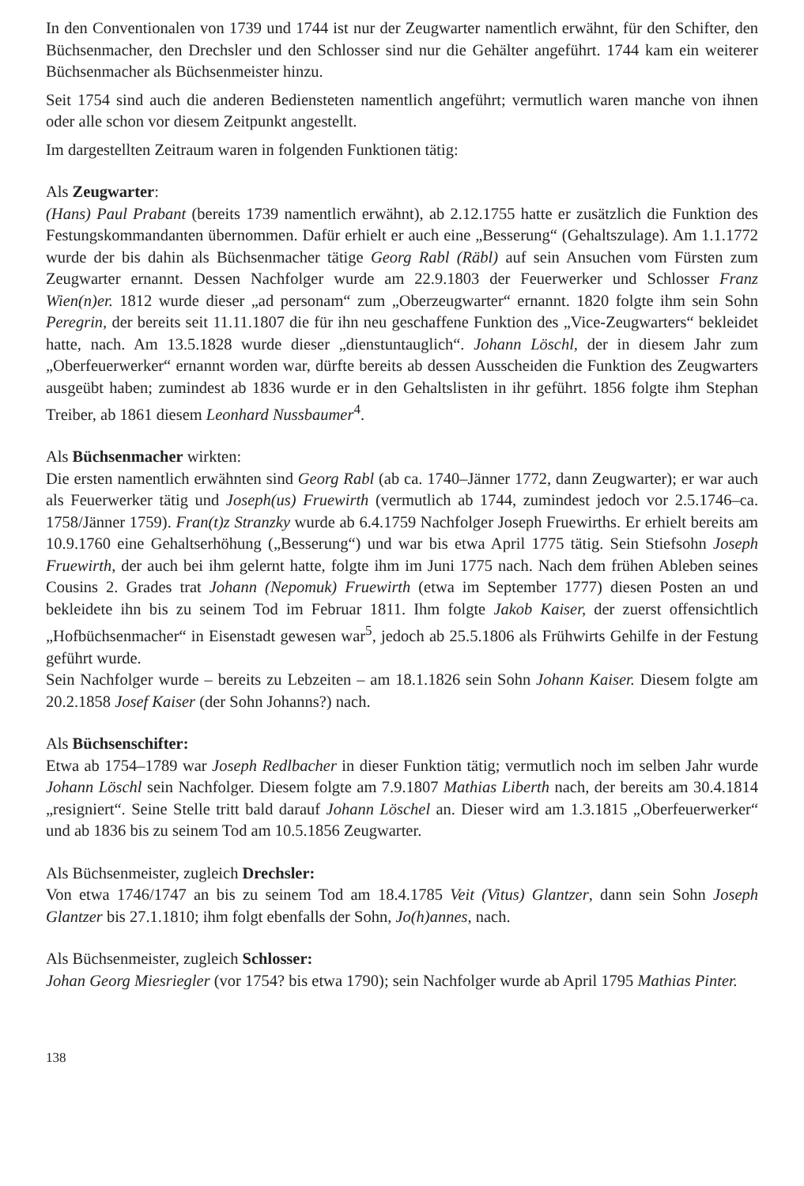In den Conventionalen von 1739 und 1744 ist nur der Zeugwarter namentlich erwähnt, für den Schifter, den Büchsenmacher, den Drechsler und den Schlosser sind nur die Gehälter angeführt. 1744 kam ein weiterer Büchsenmacher als Büchsenmeister hinzu.
Seit 1754 sind auch die anderen Bediensteten namentlich angeführt; vermutlich waren manche von ihnen oder alle schon vor diesem Zeitpunkt angestellt.
Im dargestellten Zeitraum waren in folgenden Funktionen tätig:
Als Zeugwarter:
(Hans) Paul Prabant (bereits 1739 namentlich erwähnt), ab 2.12.1755 hatte er zusätzlich die Funktion des Festungskommandanten übernommen. Dafür erhielt er auch eine „Besserung“ (Gehaltszulage). Am 1.1.1772 wurde der bis dahin als Büchsenmacher tätige Georg Rabl (Räbl) auf sein Ansuchen vom Fürsten zum Zeugwarter ernannt. Dessen Nachfolger wurde am 22.9.1803 der Feuerwerker und Schlosser Franz Wien(n)er. 1812 wurde dieser „ad personam“ zum „Oberzeugwarter“ ernannt. 1820 folgte ihm sein Sohn Peregrin, der bereits seit 11.11.1807 die für ihn neu geschaffene Funktion des „Vice-Zeugwarters“ bekleidet hatte, nach. Am 13.5.1828 wurde dieser „dienstuntauglich“. Johann Löschl, der in diesem Jahr zum „Oberfeuerwerker“ ernannt worden war, dürfte bereits ab dessen Ausscheiden die Funktion des Zeugwarters ausgeübt haben; zumindest ab 1836 wurde er in den Gehaltslisten in ihr geführt. 1856 folgte ihm Stephan Treiber, ab 1861 diesem Leonhard Nussbaumer<sup>4</sup>.
Als Büchsenmacher wirkten:
Die ersten namentlich erwähnten sind Georg Rabl (ab ca. 1740–Jänner 1772, dann Zeugwarter); er war auch als Feuerwerker tätig und Joseph(us) Fruewirth (vermutlich ab 1744, zumindest jedoch vor 2.5.1746–ca. 1758/Jänner 1759). Fran(t)z Stranzky wurde ab 6.4.1759 Nachfolger Joseph Fruewirths. Er erhielt bereits am 10.9.1760 eine Gehaltserhöhung („Besserung“) und war bis etwa April 1775 tätig. Sein Stiefsohn Joseph Fruewirth, der auch bei ihm gelernt hatte, folgte ihm im Juni 1775 nach. Nach dem frühen Ableben seines Cousins 2. Grades trat Johann (Nepomuk) Fruewirth (etwa im September 1777) diesen Posten an und bekleidete ihn bis zu seinem Tod im Februar 1811. Ihm folgte Jakob Kaiser, der zuerst offensichtlich „Hofbüchsenmacher“ in Eisenstadt gewesen war<sup>5</sup>, jedoch ab 25.5.1806 als Frühwirts Gehilfe in der Festung geführt wurde.
Sein Nachfolger wurde – bereits zu Lebzeiten – am 18.1.1826 sein Sohn Johann Kaiser. Diesem folgte am 20.2.1858 Josef Kaiser (der Sohn Johanns?) nach.
Als Büchsenschifter:
Etwa ab 1754–1789 war Joseph Redlbacher in dieser Funktion tätig; vermutlich noch im selben Jahr wurde Johann Löschl sein Nachfolger. Diesem folgte am 7.9.1807 Mathias Liberth nach, der bereits am 30.4.1814 „resigniert“. Seine Stelle tritt bald darauf Johann Löschel an. Dieser wird am 1.3.1815 „Oberfeuerwerker“ und ab 1836 bis zu seinem Tod am 10.5.1856 Zeugwarter.
Als Büchsenmeister, zugleich Drechsler:
Von etwa 1746/1747 an bis zu seinem Tod am 18.4.1785 Veit (Vitus) Glantzer, dann sein Sohn Joseph Glantzer bis 27.1.1810; ihm folgt ebenfalls der Sohn, Jo(h)annes, nach.
Als Büchsenmeister, zugleich Schlosser:
Johan Georg Miesriegler (vor 1754? bis etwa 1790); sein Nachfolger wurde ab April 1795 Mathias Pinter.
138